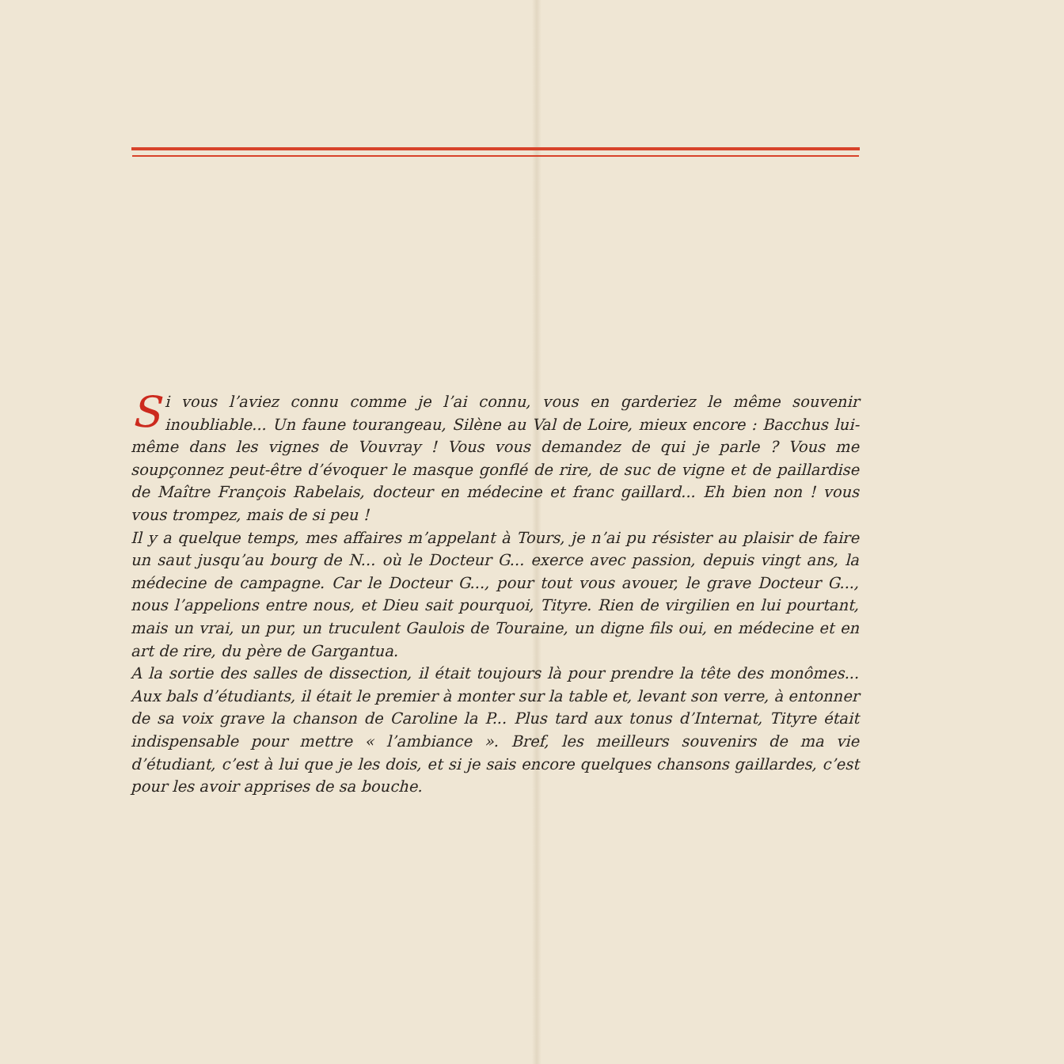Si vous l’aviez connu comme je l’ai connu, vous en garderiez le même souvenir inoubliable... Un faune tourangeau, Silène au Val de Loire, mieux encore : Bacchus lui-même dans les vignes de Vouvray ! Vous vous demandez de qui je parle ? Vous me soupçonnez peut-être d’évoquer le masque gonflé de rire, de suc de vigne et de paillardise de Maître François Rabelais, docteur en médecine et franc gaillard... Eh bien non ! vous vous trompez, mais de si peu !
Il y a quelque temps, mes affaires m’appelant à Tours, je n’ai pu résister au plaisir de faire un saut jusqu’au bourg de N... où le Docteur G... exerce avec passion, depuis vingt ans, la médecine de campagne. Car le Docteur G..., pour tout vous avouer, le grave Docteur G..., nous l’appelions entre nous, et Dieu sait pourquoi, Tityre. Rien de virgilien en lui pourtant, mais un vrai, un pur, un truculent Gaulois de Touraine, un digne fils oui, en médecine et en art de rire, du père de Gargantua.
A la sortie des salles de dissection, il était toujours là pour prendre la tête des monômes... Aux bals d’étudiants, il était le premier à monter sur la table et, levant son verre, à entonner de sa voix grave la chanson de Caroline la P... Plus tard aux tonus d’Internat, Tityre était indispensable pour mettre « l’ambiance ». Bref, les meilleurs souvenirs de ma vie d’étudiant, c’est à lui que je les dois, et si je sais encore quelques chansons gaillardes, c’est pour les avoir apprises de sa bouche.